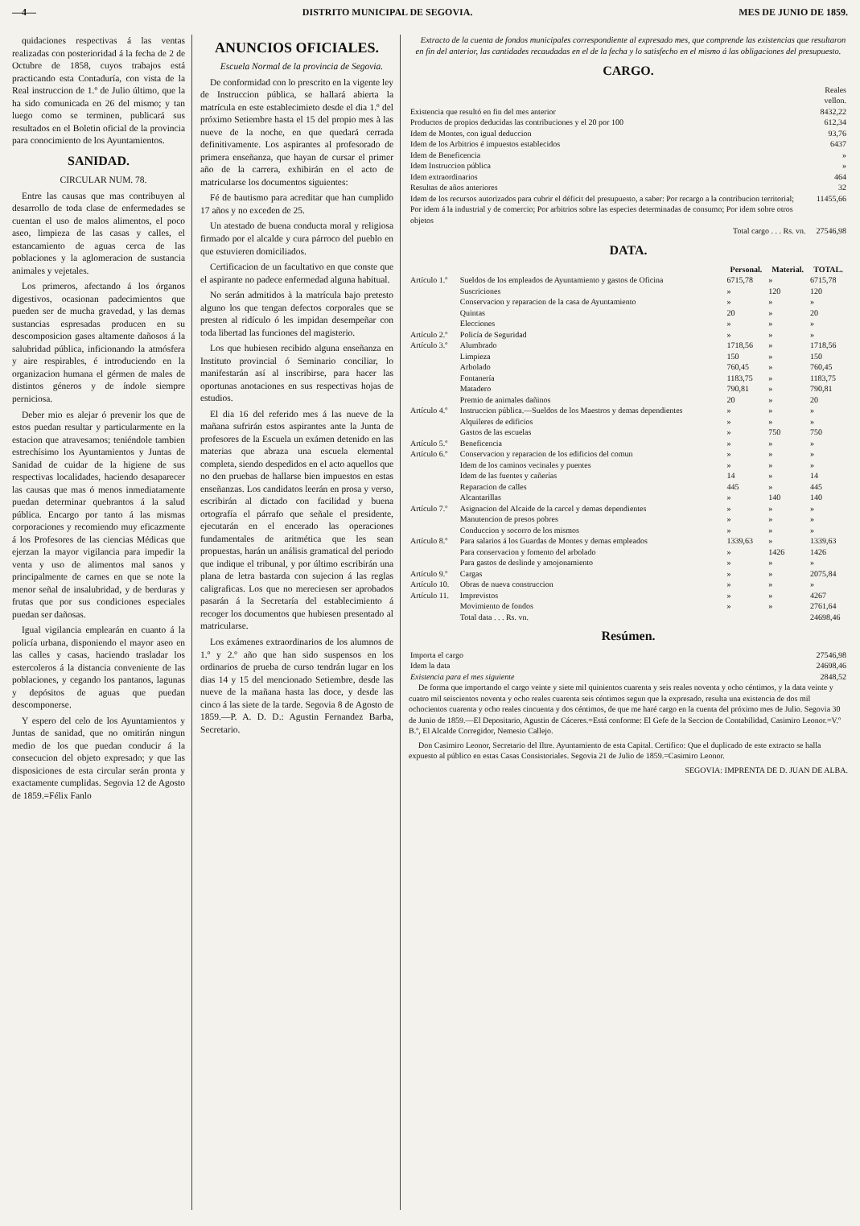—4— DISTRITO MUNICIPAL DE SEGOVIA. MES DE JUNIO DE 1859.
quidaciones respectivas á las ventas realizadas con posterioridad á la fecha de 2 de Octubre de 1858, cuyos trabajos está practicando esta Contaduría, con vista de la Real instruccion de 1.º de Julio último, que la ha sido comunicada en 26 del mismo; y tan luego como se terminen, publicará sus resultados en el Boletin oficial de la provincia para conocimiento de los Ayuntamientos.
SANIDAD.
CIRCULAR NUM. 78.
Entre las causas que mas contribuyen al desarrollo de toda clase de enfermedades se cuentan el uso de malos alimentos, el poco aseo, limpieza de las casas y calles, el estancamiento de aguas cerca de las poblaciones y la aglomeracion de sustancia animales y vejetales.
Los primeros, afectando á los órganos digestivos, ocasionan padecimientos que pueden ser de mucha gravedad, y las demas sustancias espresadas producen en su descomposicion gases altamente dañosos á la salubridad pública, inficionando la atmósfera y aire respirables, é introduciendo en la organizacion humana el gérmen de males de distintos géneros y de índole siempre perniciosa.
Deber mio es alejar ó prevenir los que de estos puedan resultar y particularmente en la estacion que atravesamos; teniéndole tambien estrechísimo los Ayuntamientos y Juntas de Sanidad de cuidar de la higiene de sus respectivas localidades, haciendo desaparecer las causas que mas ó menos inmediatamente puedan determinar quebrantos á la salud pública. Encargo por tanto á las mismas corporaciones y recomiendo muy eficazmente á los Profesores de las ciencias Médicas que ejerzan la mayor vigilancia para impedir la venta y uso de alimentos mal sanos y principalmente de carnes en que se note la menor señal de insalubridad, y de berduras y frutas que por sus condiciones especiales puedan ser dañosas.
Igual vigilancia emplearán en cuanto á la policía urbana, disponiendo el mayor aseo en las calles y casas, haciendo trasladar los estercoleros á la distancia conveniente de las poblaciones, y cegando los pantanos, lagunas y depósitos de aguas que puedan descomponerse.
Y espero del celo de los Ayuntamientos y Juntas de sanidad, que no omitirán ningun medio de los que puedan conducir á la consecucion del objeto expresado; y que las disposiciones de esta circular serán pronta y exactamente cumplidas. Segovia 12 de Agosto de 1859.=Félix Fanlo
ANUNCIOS OFICIALES.
Escuela Normal de la provincia de Segovia.
De conformidad con lo prescrito en la vigente ley de Instruccion pública, se hallará abierta la matrícula en este establecimieto desde el dia 1.º del próximo Setiembre hasta el 15 del propio mes à las nueve de la noche, en que quedará cerrada definitivamente. Los aspirantes al profesorado de primera enseñanza, que hayan de cursar el primer año de la carrera, exhibirán en el acto de matricularse los documentos siguientes:
Fé de bautismo para acreditar que han cumplido 17 años y no exceden de 25.
Un atestado de buena conducta moral y religiosa firmado por el alcalde y cura párroco del pueblo en que estuvieren domiciliados.
Certificacion de un facultativo en que conste que el aspirante no padece enfermedad alguna habitual.
No serán admitidos à la matrícula bajo pretesto alguno los que tengan defectos corporales que se presten al ridículo ó les impidan desempeñar con toda libertad las funciones del magisterio.
Los que hubiesen recibido alguna enseñanza en Instituto provincial ó Seminario conciliar, lo manifestarán así al inscribirse, para hacer las oportunas anotaciones en sus respectivas hojas de estudios.
El dia 16 del referido mes á las nueve de la mañana sufrirán estos aspirantes ante la Junta de profesores de la Escuela un exámen detenido en las materias que abraza una escuela elemental completa, siendo despedidos en el acto aquellos que no den pruebas de hallarse bien impuestos en estas enseñanzas. Los candidatos leerán en prosa y verso, escribirán al dictado con facilidad y buena ortografía el párrafo que señale el presidente, ejecutarán en el encerado las operaciones fundamentales de aritmética que les sean propuestas, harán un análisis gramatical del periodo que indique el tribunal, y por último escribirán una plana de letra bastarda con sujecion á las reglas caligraficas. Los que no mereciesen ser aprobados pasarán á la Secretaría del establecimiento á recoger los documentos que hubiesen presentado al matricularse.
Los exámenes extraordinarios de los alumnos de 1.º y 2.º año que han sido suspensos en los ordinarios de prueba de curso tendrán lugar en los dias 14 y 15 del mencionado Setiembre, desde las nueve de la mañana hasta las doce, y desde las cinco á las siete de la tarde. Segovia 8 de Agosto de 1859.—P. A. D. D.: Agustin Fernandez Barba, Secretario.
Extracto de la cuenta de fondos municipales correspondiente al expresado mes, que comprende las existencias que resultaron en fin del anterior, las cantidades recaudadas en el de la fecha y lo satisfecho en el mismo á las obligaciones del presupuesto.
CARGO.
| | Reales vellon. |
| Existencia que resultó en fin del mes anterior | 8432,22 |
| Productos de propios deducidas las contribuciones y el 20 por 100 | 612,34 |
| Idem de Montes, con igual deduccion | 93,76 |
| Idem de los Arbitrios é impuestos establecidos | 6437 |
| Idem de Beneficencia | » |
| Idem Instruccion pública | » |
| Idem extraordinarios | 464 |
| Resultas de años anteriores | 32 |
| Idem de los recursos autorizados para cubrir el déficit del presupuesto, a saber: Por recargo a la contribucion territorial; Por idem á la industrial y de comercio; Por arbitrios sobre las especies determinadas de consumo; Por idem sobre otros objetos | 11455,66 |
| Total cargo . . . Rs. vn. | 27546,98 |
DATA.
| | | Personal. | Material. | TOTAL. |
| --- | --- | --- | --- | --- |
| Artículo 1.º | Sueldos de los empleados de Ayuntamiento y gastos de Oficina | 6715,78 | » | 6715,78 |
| | Suscriciones | » | 120 | 120 |
| | Conservacion y reparacion de la casa de Ayuntamiento | » | » | » |
| | Quintas | 20 | » | 20 |
| | Elecciones | » | » | » |
| Artículo 2.º | Policía de Seguridad | » | » | » |
| Artículo 3.º | Alumbrado | 1718,56 | » | 1718,56 |
| | Limpieza | 150 | » | 150 |
| | Arbolado | 760,45 | » | 760,45 |
| | Fontanería | 1183,75 | » | 1183,75 |
| | Matadero | 790,81 | » | 790,81 |
| | Premio de animales dañinos | 20 | » | 20 |
| Artículo 4.º | Instruccion pública.—Sueldos de los Maestros y demas dependientes | » | » | » |
| | Alquileres de edificios | » | » | » |
| | Gastos de las escuelas | » | 750 | 750 |
| Artículo 5.º | Beneficencia | » | » | » |
| Artículo 6.º | Conservacion y reparacion de los edificios del comun | » | » | » |
| | Idem de los caminos vecinales y puentes | » | » | » |
| | Idem de las fuentes y cañerías | 14 | » | 14 |
| | Reparacion de calles | 445 | » | 445 |
| | Alcantarillas | » | 140 | 140 |
| Artículo 7.º | Asignacion del Alcaide de la carcel y demas dependientes | » | » | » |
| | Manutencion de presos pobres | » | » | » |
| | Conduccion y socorro de los mismos | » | » | » |
| Artículo 8.º | Para salarios á los Guardas de Montes y demas empleados | 1339,63 | » | 1339,63 |
| | Para conservacion y fomento del arbolado | » | 1426 | 1426 |
| | Para gastos de deslinde y amojonamiento | » | » | » |
| Artículo 9.º | Cargas | » | » | 2075,84 |
| Artículo 10. | Obras de nueva construccion | » | » | » |
| Artículo 11. | Imprevistos | » | » | 4267 |
| | Movimiento de fondos | » | » | 2761,64 |
| | Total data . . . Rs. vn. | | | 24698,46 |
Resúmen.
| Importa el cargo | 27546,98 |
| Idem la data | 24698,46 |
| Existencia para el mes siguiente | 2848,52 |
De forma que importando el cargo veinte y siete mil quinientos cuarenta y seis reales noventa y ocho céntimos, y la data veinte y cuatro mil seiscientos noventa y ocho reales cuarenta seis céntimos segun que la expresado, resulta una existencia de dos mil ochocientos cuarenta y ocho reales cincuenta y dos céntimos, de que me haré cargo en la cuenta del próximo mes de Julio. Segovia 30 de Junio de 1859.—El Depositario, Agustin de Cáceres.=Está conforme: El Gefe de la Seccion de Contabilidad, Casimiro Leonor.=V.º B.º, El Alcalde Corregidor, Nemesio Callejo.
Don Casimiro Leonor, Secretario del Iltre. Ayuntamiento de esta Capital. Certifico: Que el duplicado de este extracto se halla expuesto al público en estas Casas Consistoriales. Segovia 21 de Julio de 1859.=Casimiro Leonor.
SEGOVIA: IMPRENTA DE D. JUAN DE ALBA.